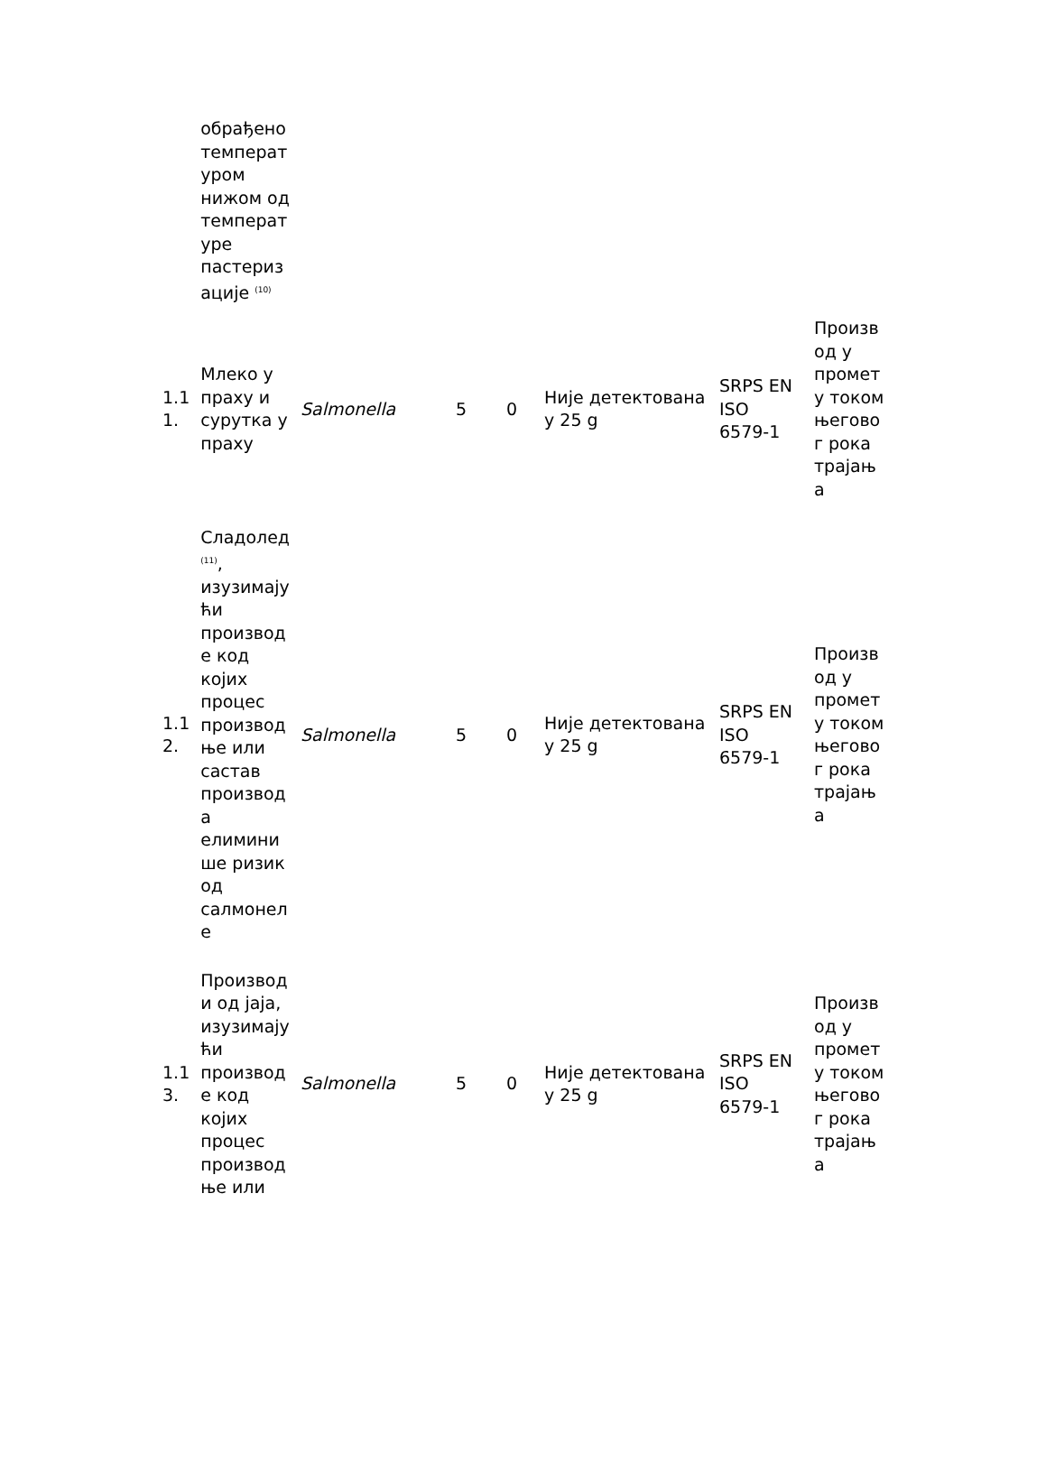| | обрађено температ уром нижом од температ уре пастериз ације <sup>(10)</sup> | | | | | | |
| 1.1 1. | Млеко у праху и сурутка у праху | Salmonella | 5 | 0 | Није детектована у 25 g | SRPS EN ISO 6579-1 | Произв од у промет у током његово г рока трајањ а |
| 1.1 2. | Сладолед <sup>(11)</sup>, изузимају ћи производ е код којих процес производ ње или састав производ а елимини ше ризик од салмонел е | Salmonella | 5 | 0 | Није детектована у 25 g | SRPS EN ISO 6579-1 | Произв од у промет у током његово г рока трајањ а |
| 1.1 3. | Производ и од јаја, изузимају ћи производ е код којих процес производ ње или | Salmonella | 5 | 0 | Није детектована у 25 g | SRPS EN ISO 6579-1 | Произв од у промет у током његово г рока трајањ а |